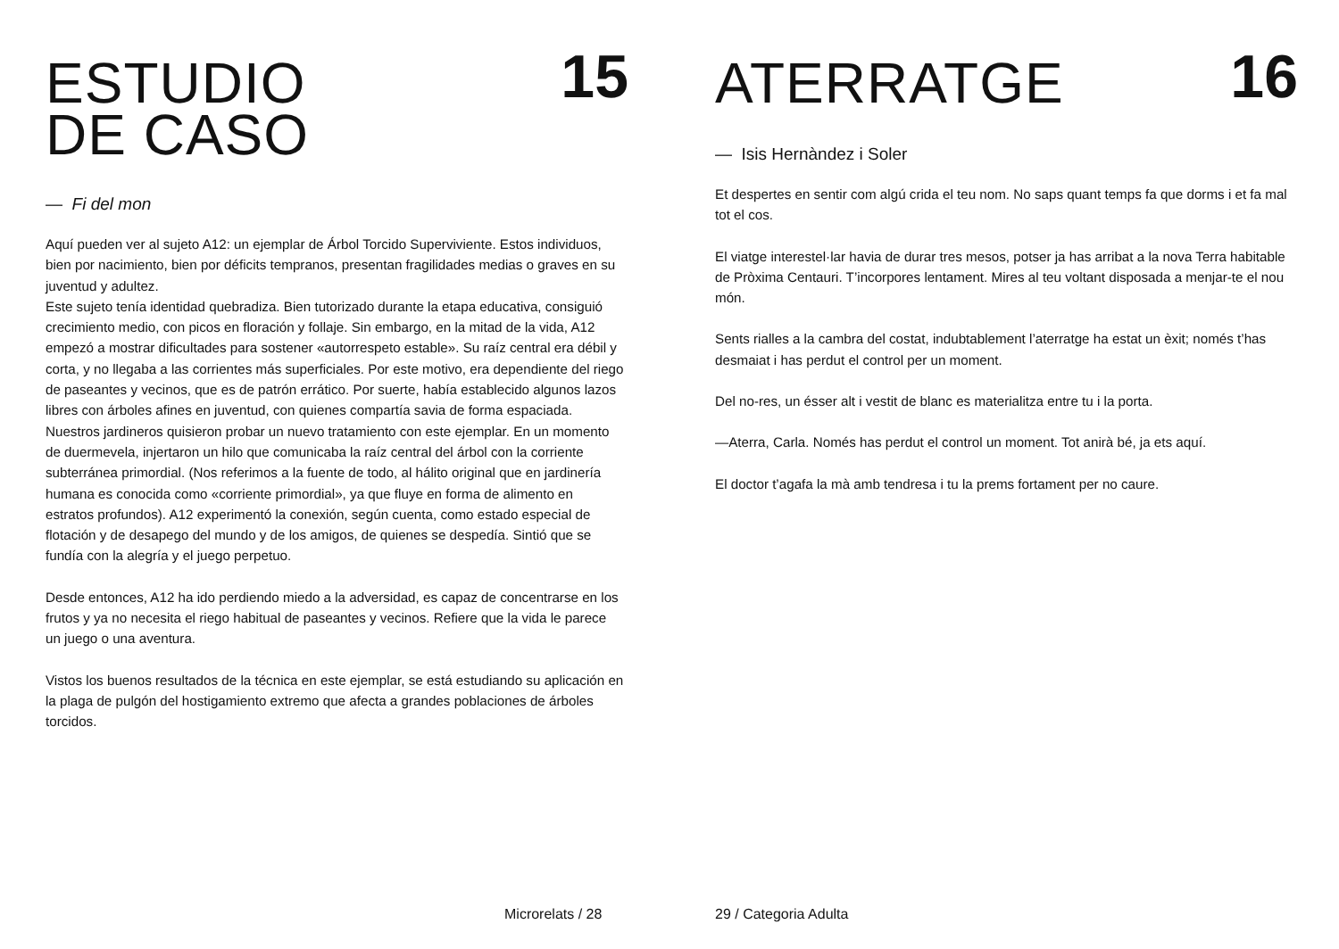ESTUDIO
DE CASO
15
— Fi del mon
Aquí pueden ver al sujeto A12: un ejemplar de Árbol Torcido Superviviente. Estos individuos, bien por nacimiento, bien por déficits tempranos, presentan fragilidades medias o graves en su juventud y adultez.
Este sujeto tenía identidad quebradiza. Bien tutorizado durante la etapa educativa, consiguió crecimiento medio, con picos en floración y follaje. Sin embargo, en la mitad de la vida, A12 empezó a mostrar dificultades para sostener «autorrespeto estable». Su raíz central era débil y corta, y no llegaba a las corrientes más superficiales. Por este motivo, era dependiente del riego de paseantes y vecinos, que es de patrón errático. Por suerte, había establecido algunos lazos libres con árboles afines en juventud, con quienes compartía savia de forma espaciada.
Nuestros jardineros quisieron probar un nuevo tratamiento con este ejemplar. En un momento de duermevela, injertaron un hilo que comunicaba la raíz central del árbol con la corriente subterránea primordial. (Nos referimos a la fuente de todo, al hálito original que en jardinería humana es conocida como «corriente primordial», ya que fluye en forma de alimento en estratos profundos). A12 experimentó la conexión, según cuenta, como estado especial de flotación y de desapego del mundo y de los amigos, de quienes se despedía. Sintió que se fundía con la alegría y el juego perpetuo.
Desde entonces, A12 ha ido perdiendo miedo a la adversidad, es capaz de concentrarse en los frutos y ya no necesita el riego habitual de paseantes y vecinos. Refiere que la vida le parece un juego o una aventura.
Vistos los buenos resultados de la técnica en este ejemplar, se está estudiando su aplicación en la plaga de pulgón del hostigamiento extremo que afecta a grandes poblaciones de árboles torcidos.
Microrelats / 28
ATERRATGE
16
— Isis Hernàndez i Soler
Et despertes en sentir com algú crida el teu nom. No saps quant temps fa que dorms i et fa mal tot el cos.
El viatge interestel·lar havia de durar tres mesos, potser ja has arribat a la nova Terra habitable de Pròxima Centauri. T’incorpores lentament. Mires al teu voltant disposada a menjar-te el nou món.
Sents rialles a la cambra del costat, indubtablement l’aterratge ha estat un èxit; només t’has desmaiat i has perdut el control per un moment.
Del no-res, un ésser alt i vestit de blanc es materialitza entre tu i la porta.
—Aterra, Carla. Només has perdut el control un moment. Tot anirà bé, ja ets aquí.
El doctor t’agafa la mà amb tendresa i tu la prems fortament per no caure.
29 / Categoria Adulta